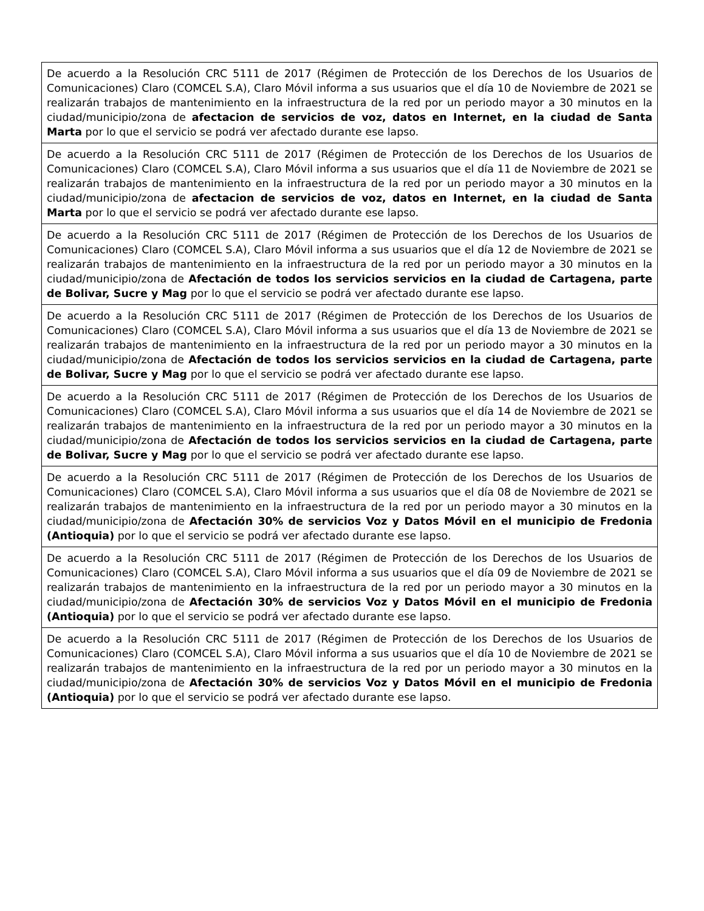| De acuerdo a la Resolución CRC 5111 de 2017 (Régimen de Protección de los Derechos de los Usuarios de Comunicaciones) Claro (COMCEL S.A), Claro Móvil informa a sus usuarios que el día 10 de Noviembre de 2021 se realizarán trabajos de mantenimiento en la infraestructura de la red por un periodo mayor a 30 minutos en la ciudad/municipio/zona de afectacion de servicios de voz, datos en Internet, en la ciudad de Santa Marta por lo que el servicio se podrá ver afectado durante ese lapso. |
| De acuerdo a la Resolución CRC 5111 de 2017 (Régimen de Protección de los Derechos de los Usuarios de Comunicaciones) Claro (COMCEL S.A), Claro Móvil informa a sus usuarios que el día 11 de Noviembre de 2021 se realizarán trabajos de mantenimiento en la infraestructura de la red por un periodo mayor a 30 minutos en la ciudad/municipio/zona de afectacion de servicios de voz, datos en Internet, en la ciudad de Santa Marta por lo que el servicio se podrá ver afectado durante ese lapso. |
| De acuerdo a la Resolución CRC 5111 de 2017 (Régimen de Protección de los Derechos de los Usuarios de Comunicaciones) Claro (COMCEL S.A), Claro Móvil informa a sus usuarios que el día 12 de Noviembre de 2021 se realizarán trabajos de mantenimiento en la infraestructura de la red por un periodo mayor a 30 minutos en la ciudad/municipio/zona de Afectación de todos los servicios servicios en la ciudad de Cartagena, parte de Bolivar, Sucre y Mag por lo que el servicio se podrá ver afectado durante ese lapso. |
| De acuerdo a la Resolución CRC 5111 de 2017 (Régimen de Protección de los Derechos de los Usuarios de Comunicaciones) Claro (COMCEL S.A), Claro Móvil informa a sus usuarios que el día 13 de Noviembre de 2021 se realizarán trabajos de mantenimiento en la infraestructura de la red por un periodo mayor a 30 minutos en la ciudad/municipio/zona de Afectación de todos los servicios servicios en la ciudad de Cartagena, parte de Bolivar, Sucre y Mag por lo que el servicio se podrá ver afectado durante ese lapso. |
| De acuerdo a la Resolución CRC 5111 de 2017 (Régimen de Protección de los Derechos de los Usuarios de Comunicaciones) Claro (COMCEL S.A), Claro Móvil informa a sus usuarios que el día 14 de Noviembre de 2021 se realizarán trabajos de mantenimiento en la infraestructura de la red por un periodo mayor a 30 minutos en la ciudad/municipio/zona de Afectación de todos los servicios servicios en la ciudad de Cartagena, parte de Bolivar, Sucre y Mag por lo que el servicio se podrá ver afectado durante ese lapso. |
| De acuerdo a la Resolución CRC 5111 de 2017 (Régimen de Protección de los Derechos de los Usuarios de Comunicaciones) Claro (COMCEL S.A), Claro Móvil informa a sus usuarios que el día 08 de Noviembre de 2021 se realizarán trabajos de mantenimiento en la infraestructura de la red por un periodo mayor a 30 minutos en la ciudad/municipio/zona de Afectación 30% de servicios Voz y Datos Móvil en el municipio de Fredonia (Antioquia) por lo que el servicio se podrá ver afectado durante ese lapso. |
| De acuerdo a la Resolución CRC 5111 de 2017 (Régimen de Protección de los Derechos de los Usuarios de Comunicaciones) Claro (COMCEL S.A), Claro Móvil informa a sus usuarios que el día 09 de Noviembre de 2021 se realizarán trabajos de mantenimiento en la infraestructura de la red por un periodo mayor a 30 minutos en la ciudad/municipio/zona de Afectación 30% de servicios Voz y Datos Móvil en el municipio de Fredonia (Antioquia) por lo que el servicio se podrá ver afectado durante ese lapso. |
| De acuerdo a la Resolución CRC 5111 de 2017 (Régimen de Protección de los Derechos de los Usuarios de Comunicaciones) Claro (COMCEL S.A), Claro Móvil informa a sus usuarios que el día 10 de Noviembre de 2021 se realizarán trabajos de mantenimiento en la infraestructura de la red por un periodo mayor a 30 minutos en la ciudad/municipio/zona de Afectación 30% de servicios Voz y Datos Móvil en el municipio de Fredonia (Antioquia) por lo que el servicio se podrá ver afectado durante ese lapso. |